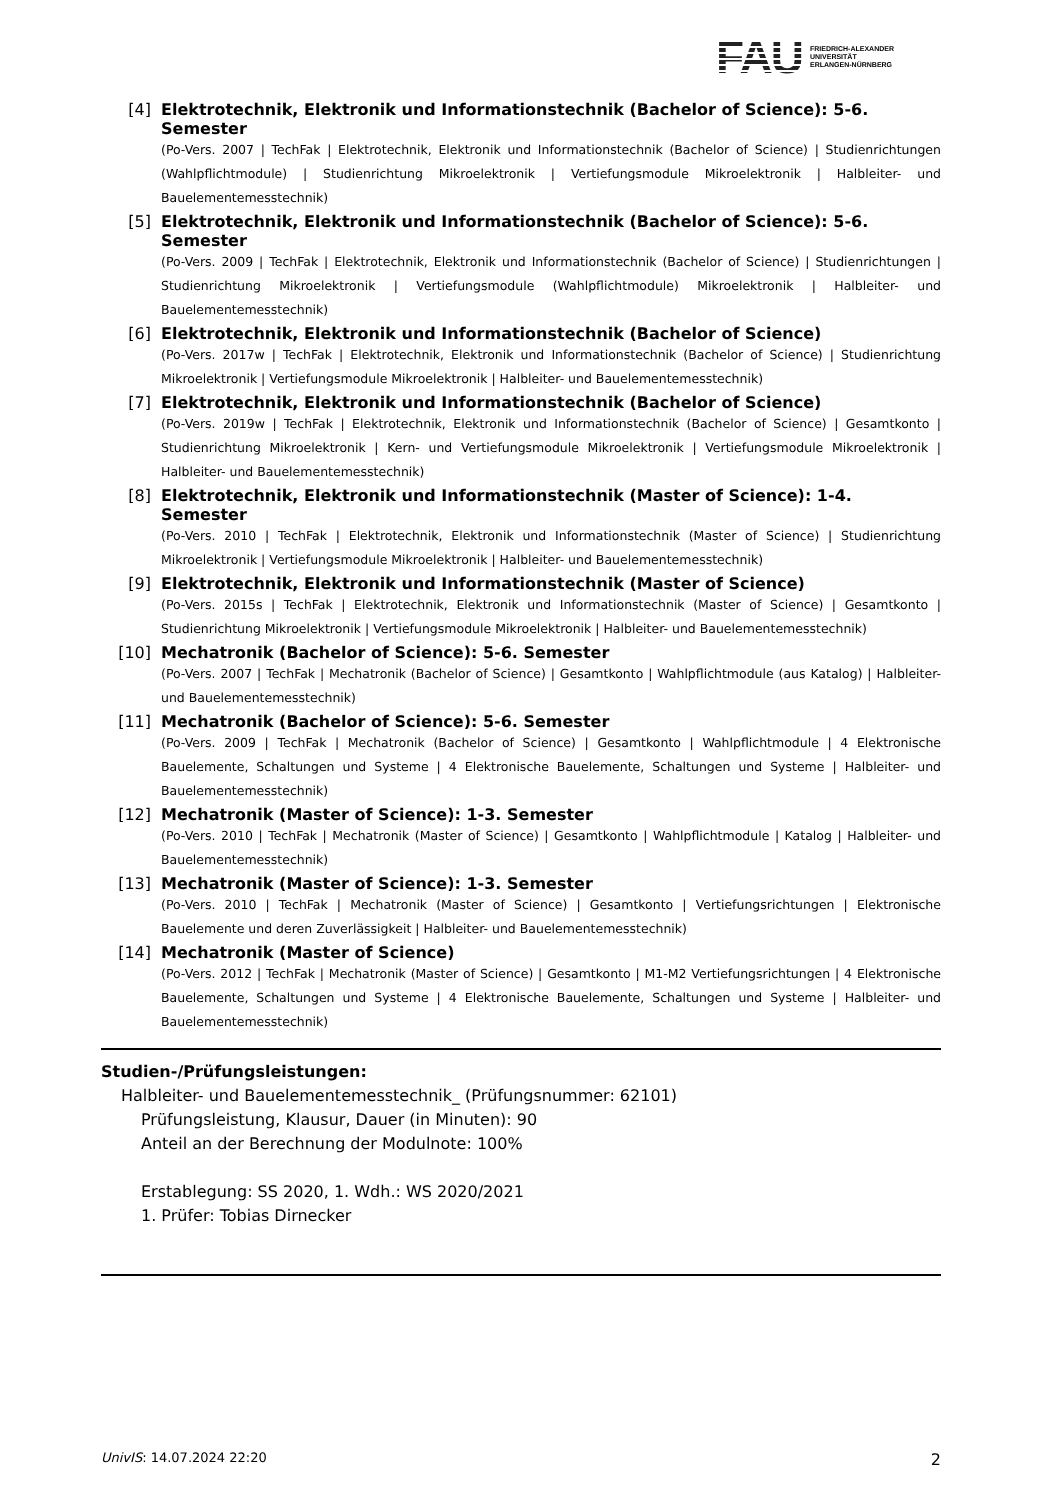FAU
FRIEDRICH-ALEXANDER
UNIVERSITÄT
ERLANGEN-NÜRNBERG
[4] Elektrotechnik, Elektronik und Informationstechnik (Bachelor of Science): 5-6. Semester
(Po-Vers. 2007 | TechFak | Elektrotechnik, Elektronik und Informationstechnik (Bachelor of Science) | Studienrichtungen (Wahlpflichtmodule) | Studienrichtung Mikroelektronik | Vertiefungsmodule Mikroelektronik | Halbleiter- und Bauelementemesstechnik)
[5] Elektrotechnik, Elektronik und Informationstechnik (Bachelor of Science): 5-6. Semester
(Po-Vers. 2009 | TechFak | Elektrotechnik, Elektronik und Informationstechnik (Bachelor of Science) | Studienrichtungen | Studienrichtung Mikroelektronik | Vertiefungsmodule (Wahlpflichtmodule) Mikroelektronik | Halbleiter- und Bauelementemesstechnik)
[6] Elektrotechnik, Elektronik und Informationstechnik (Bachelor of Science)
(Po-Vers. 2017w | TechFak | Elektrotechnik, Elektronik und Informationstechnik (Bachelor of Science) | Studienrichtung Mikroelektronik | Vertiefungsmodule Mikroelektronik | Halbleiter- und Bauelementemesstechnik)
[7] Elektrotechnik, Elektronik und Informationstechnik (Bachelor of Science)
(Po-Vers. 2019w | TechFak | Elektrotechnik, Elektronik und Informationstechnik (Bachelor of Science) | Gesamtkonto | Studienrichtung Mikroelektronik | Kern- und Vertiefungsmodule Mikroelektronik | Vertiefungsmodule Mikroelektronik | Halbleiter- und Bauelementemesstechnik)
[8] Elektrotechnik, Elektronik und Informationstechnik (Master of Science): 1-4. Semester
(Po-Vers. 2010 | TechFak | Elektrotechnik, Elektronik und Informationstechnik (Master of Science) | Studienrichtung Mikroelektronik | Vertiefungsmodule Mikroelektronik | Halbleiter- und Bauelementemesstechnik)
[9] Elektrotechnik, Elektronik und Informationstechnik (Master of Science)
(Po-Vers. 2015s | TechFak | Elektrotechnik, Elektronik und Informationstechnik (Master of Science) | Gesamtkonto | Studienrichtung Mikroelektronik | Vertiefungsmodule Mikroelektronik | Halbleiter- und Bauelementemesstechnik)
[10] Mechatronik (Bachelor of Science): 5-6. Semester
(Po-Vers. 2007 | TechFak | Mechatronik (Bachelor of Science) | Gesamtkonto | Wahlpflichtmodule (aus Katalog) | Halbleiter- und Bauelementemesstechnik)
[11] Mechatronik (Bachelor of Science): 5-6. Semester
(Po-Vers. 2009 | TechFak | Mechatronik (Bachelor of Science) | Gesamtkonto | Wahlpflichtmodule | 4 Elektronische Bauelemente, Schaltungen und Systeme | 4 Elektronische Bauelemente, Schaltungen und Systeme | Halbleiter- und Bauelementemesstechnik)
[12] Mechatronik (Master of Science): 1-3. Semester
(Po-Vers. 2010 | TechFak | Mechatronik (Master of Science) | Gesamtkonto | Wahlpflichtmodule | Katalog | Halbleiter- und Bauelementemesstechnik)
[13] Mechatronik (Master of Science): 1-3. Semester
(Po-Vers. 2010 | TechFak | Mechatronik (Master of Science) | Gesamtkonto | Vertiefungsrichtungen | Elektronische Bauelemente und deren Zuverlässigkeit | Halbleiter- und Bauelementemesstechnik)
[14] Mechatronik (Master of Science)
(Po-Vers. 2012 | TechFak | Mechatronik (Master of Science) | Gesamtkonto | M1-M2 Vertiefungsrichtungen | 4 Elektronische Bauelemente, Schaltungen und Systeme | 4 Elektronische Bauelemente, Schaltungen und Systeme | Halbleiter- und Bauelementemesstechnik)
Studien-/Prüfungsleistungen:
Halbleiter- und Bauelementemesstechnik_ (Prüfungsnummer: 62101)
Prüfungsleistung, Klausur, Dauer (in Minuten): 90
Anteil an der Berechnung der Modulnote: 100%
Erstablegung: SS 2020, 1. Wdh.: WS 2020/2021
1. Prüfer: Tobias Dirnecker
UnivIS: 14.07.2024 22:20 2